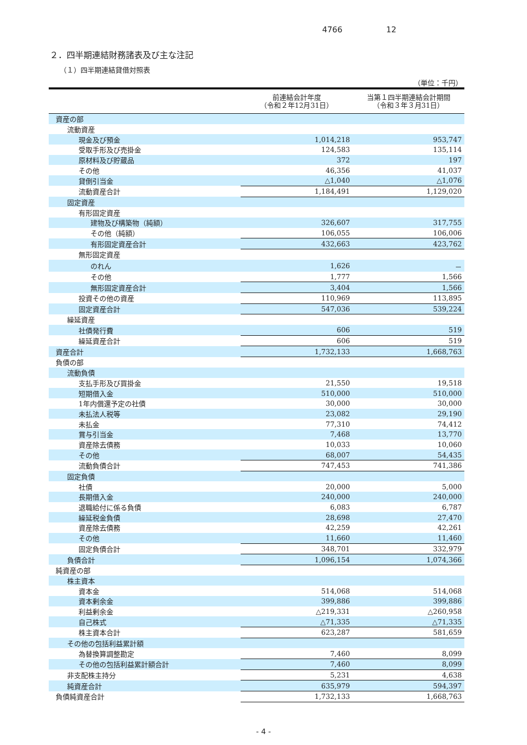4766 12
２．四半期連結財務諸表及び主な注記
（１）四半期連結貸借対照表
（単位：千円）
| | 前連結会計年度 （令和２年12月31日） | 当第１四半期連結会計期間 （令和３年３月31日） |
| --- | --- | --- |
| 資産の部 | | |
| 流動資産 | | |
| 現金及び預金 | 1,014,218 | 953,747 |
| 受取手形及び売掛金 | 124,583 | 135,114 |
| 原材料及び貯蔵品 | 372 | 197 |
| その他 | 46,356 | 41,037 |
| 貸倒引当金 | △1,040 | △1,076 |
| 流動資産合計 | 1,184,491 | 1,129,020 |
| 固定資産 | | |
| 有形固定資産 | | |
| 建物及び構築物（純額） | 326,607 | 317,755 |
| その他（純額） | 106,055 | 106,006 |
| 有形固定資産合計 | 432,663 | 423,762 |
| 無形固定資産 | | |
| のれん | 1,626 | － |
| その他 | 1,777 | 1,566 |
| 無形固定資産合計 | 3,404 | 1,566 |
| 投資その他の資産 | 110,969 | 113,895 |
| 固定資産合計 | 547,036 | 539,224 |
| 繰延資産 | | |
| 社債発行費 | 606 | 519 |
| 繰延資産合計 | 606 | 519 |
| 資産合計 | 1,732,133 | 1,668,763 |
| 負債の部 | | |
| 流動負債 | | |
| 支払手形及び買掛金 | 21,550 | 19,518 |
| 短期借入金 | 510,000 | 510,000 |
| 1年内償還予定の社債 | 30,000 | 30,000 |
| 未払法人税等 | 23,082 | 29,190 |
| 未払金 | 77,310 | 74,412 |
| 賞与引当金 | 7,468 | 13,770 |
| 資産除去債務 | 10,033 | 10,060 |
| その他 | 68,007 | 54,435 |
| 流動負債合計 | 747,453 | 741,386 |
| 固定負債 | | |
| 社債 | 20,000 | 5,000 |
| 長期借入金 | 240,000 | 240,000 |
| 退職給付に係る負債 | 6,083 | 6,787 |
| 繰延税金負債 | 28,698 | 27,470 |
| 資産除去債務 | 42,259 | 42,261 |
| その他 | 11,660 | 11,460 |
| 固定負債合計 | 348,701 | 332,979 |
| 負債合計 | 1,096,154 | 1,074,366 |
| 純資産の部 | | |
| 株主資本 | | |
| 資本金 | 514,068 | 514,068 |
| 資本剰余金 | 399,886 | 399,886 |
| 利益剰余金 | △219,331 | △260,958 |
| 自己株式 | △71,335 | △71,335 |
| 株主資本合計 | 623,287 | 581,659 |
| その他の包括利益累計額 | | |
| 為替換算調整勘定 | 7,460 | 8,099 |
| その他の包括利益累計額合計 | 7,460 | 8,099 |
| 非支配株主持分 | 5,231 | 4,638 |
| 純資産合計 | 635,979 | 594,397 |
| 負債純資産合計 | 1,732,133 | 1,668,763 |
- 4 -